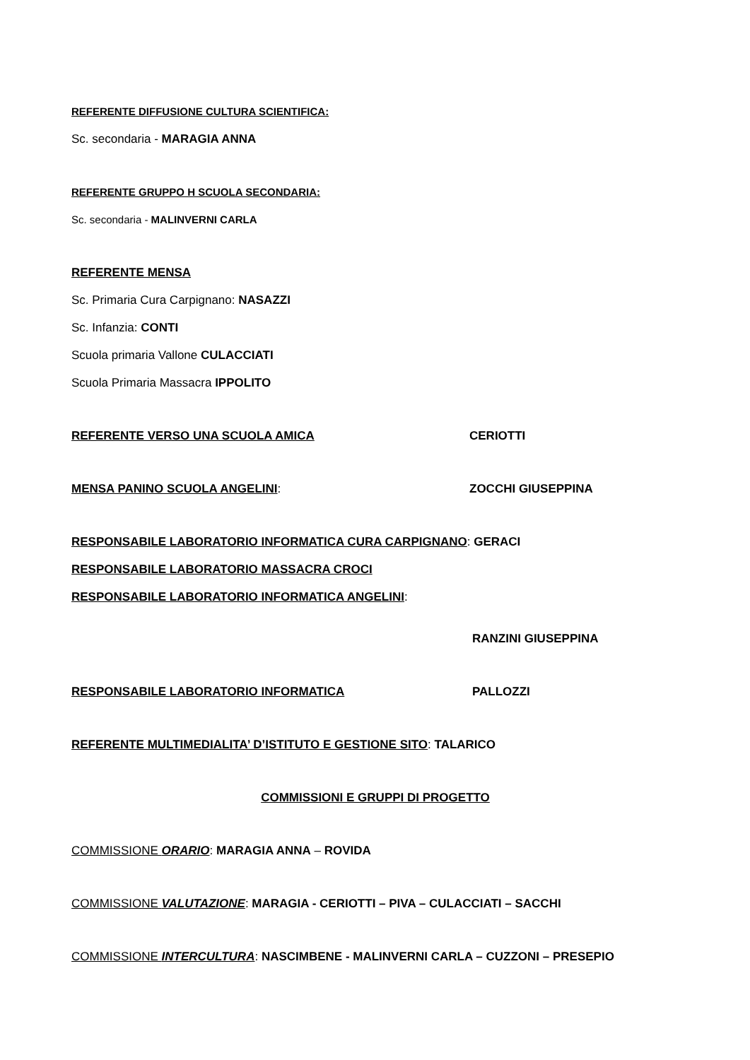REFERENTE DIFFUSIONE CULTURA SCIENTIFICA:
Sc. secondaria - MARAGIA ANNA
REFERENTE GRUPPO H SCUOLA SECONDARIA:
Sc. secondaria - MALINVERNI CARLA
REFERENTE MENSA
Sc. Primaria Cura Carpignano: NASAZZI
Sc. Infanzia: CONTI
Scuola primaria Vallone CULACCIATI
Scuola Primaria Massacra IPPOLITO
REFERENTE VERSO UNA SCUOLA AMICA CERIOTTI
MENSA PANINO SCUOLA ANGELINI: ZOCCHI GIUSEPPINA
RESPONSABILE LABORATORIO INFORMATICA CURA CARPIGNANO: GERACI
RESPONSABILE LABORATORIO MASSACRA CROCI
RESPONSABILE LABORATORIO INFORMATICA ANGELINI:
RANZINI GIUSEPPINA
RESPONSABILE LABORATORIO INFORMATICA PALLOZZI
REFERENTE MULTIMEDIALITA’ D’ISTITUTO E GESTIONE SITO: TALARICO
COMMISSIONI E GRUPPI DI PROGETTO
COMMISSIONE ORARIO: MARAGIA ANNA – ROVIDA
COMMISSIONE VALUTAZIONE: MARAGIA - CERIOTTI – PIVA – CULACCIATI – SACCHI
COMMISSIONE INTERCULTURA: NASCIMBENE - MALINVERNI CARLA – CUZZONI – PRESEPIO